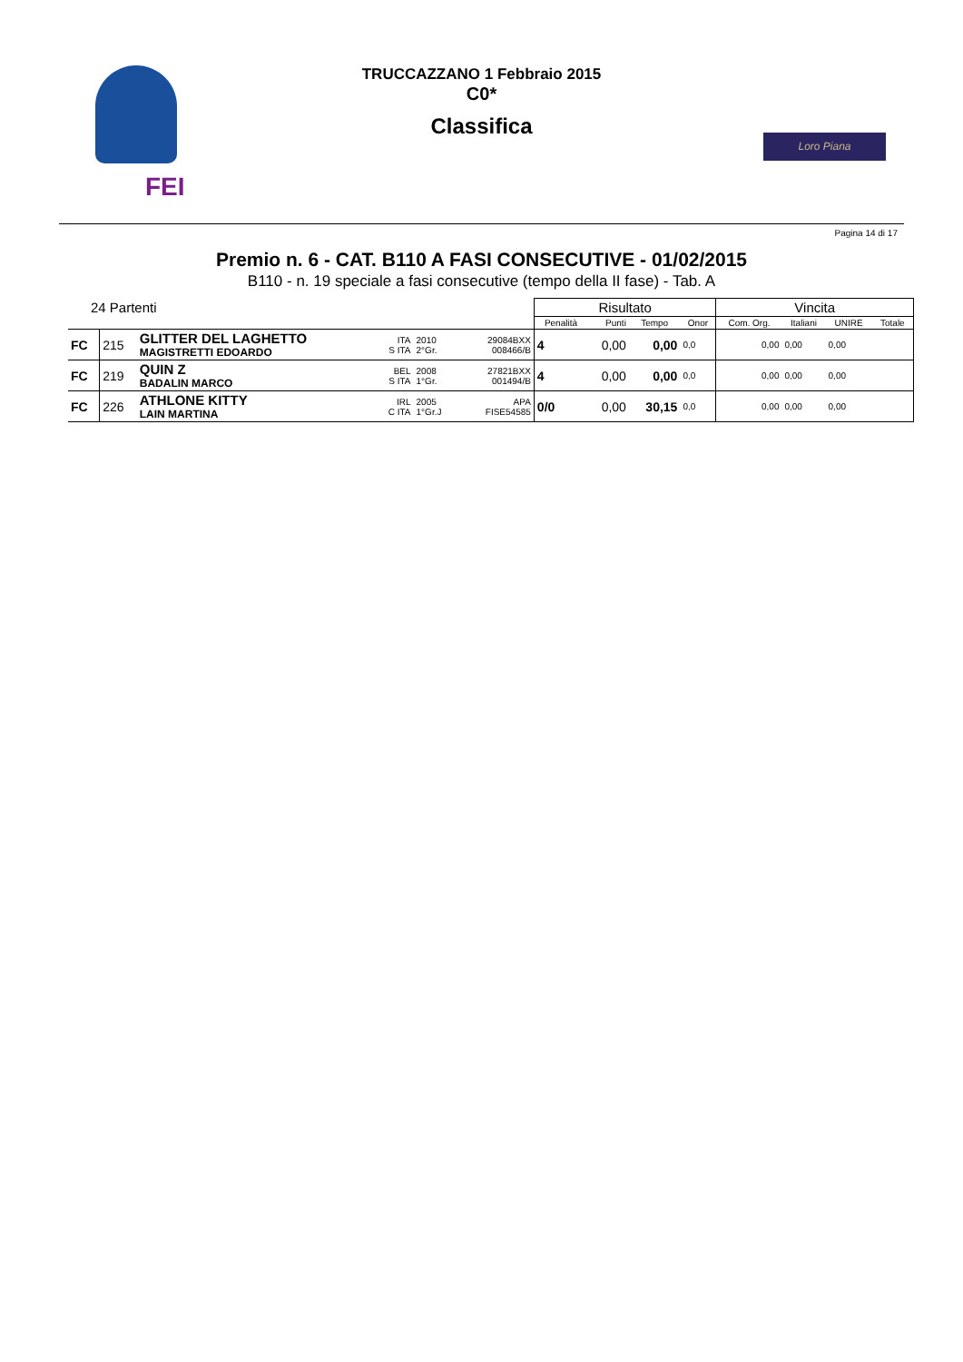FEI
TRUCCAZZANO 1 Febbraio 2015
C0*
Classifica
Loro Piana
Pagina 14 di 17
Premio n. 6 - CAT. B110 A FASI CONSECUTIVE - 01/02/2015
B110 - n. 19 speciale a fasi consecutive (tempo della II fase) - Tab. A
| 24 Partenti | | | | | | | Risultato | | | | Vincita | | | |
| | | | | | | | Penalità | Punti | Tempo | Onor | Com. Org. | Italiani | UNIRE | Totale |
| FC | 215 | GLITTER DEL LAGHETTO MAGISTRETTI EDOARDO | ITA S ITA | 2010 2°Gr. | | 29084BXX 008466/B | 4 | 0,00 | 0,00 | 0,0 | 0,00 | 0,00 | 0,00 | |
| FC | 219 | QUIN Z BADALIN MARCO | BEL S ITA | 2008 1°Gr. | | 27821BXX 001494/B | 4 | 0,00 | 0,00 | 0,0 | 0,00 | 0,00 | 0,00 | |
| FC | 226 | ATHLONE KITTY LAIN MARTINA | IRL C ITA | 2005 1°Gr.J | | APA FISE54585 | 0/0 | 0,00 | 30,15 | 0,0 | 0,00 | 0,00 | 0,00 | |